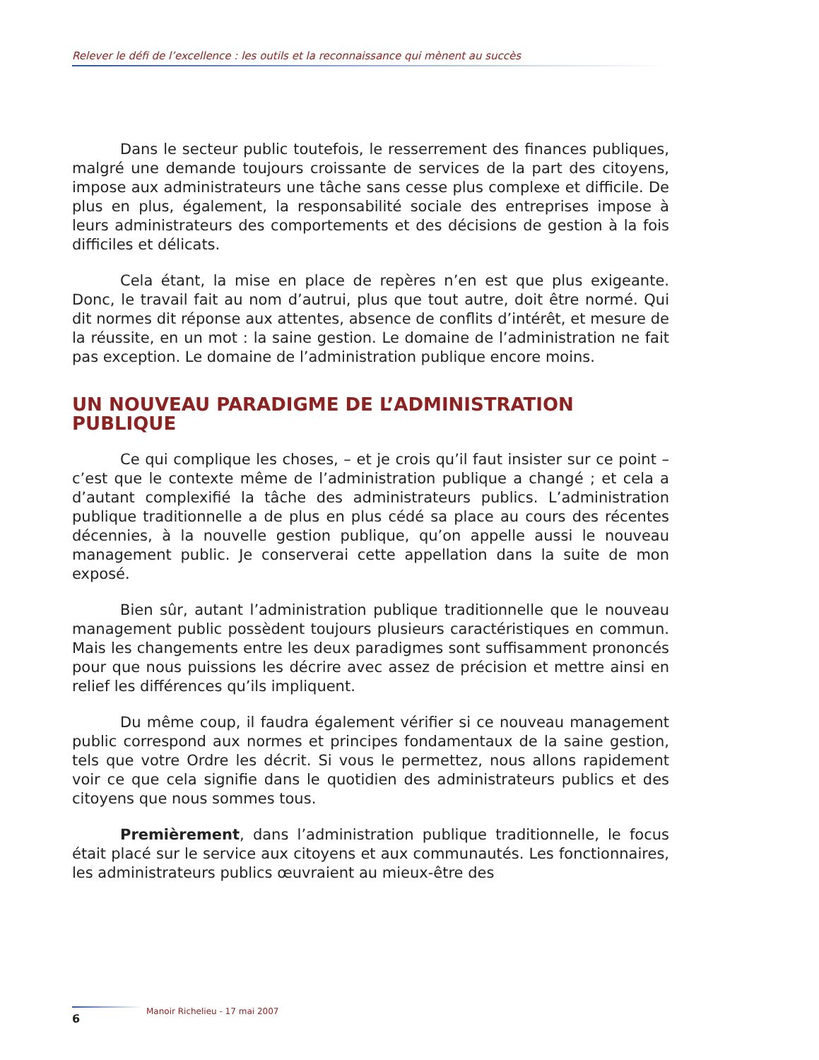Relever le défi de l’excellence : les outils et la reconnaissance qui mènent au succès
Dans le secteur public toutefois, le resserrement des finances publiques, malgré une demande toujours croissante de services de la part des citoyens, impose aux administrateurs une tâche sans cesse plus complexe et difficile. De plus en plus, également, la responsabilité sociale des entreprises impose à leurs administrateurs des comportements et des décisions de gestion à la fois difficiles et délicats.
Cela étant, la mise en place de repères n’en est que plus exigeante. Donc, le travail fait au nom d’autrui, plus que tout autre, doit être normé. Qui dit normes dit réponse aux attentes, absence de conflits d’intérêt, et mesure de la réussite, en un mot : la saine gestion. Le domaine de l’administration ne fait pas exception. Le domaine de l’administration publique encore moins.
UN NOUVEAU PARADIGME DE L’ADMINISTRATION PUBLIQUE
Ce qui complique les choses, – et je crois qu’il faut insister sur ce point – c’est que le contexte même de l’administration publique a changé ; et cela a d’autant complexifié la tâche des administrateurs publics. L’administration publique traditionnelle a de plus en plus cédé sa place au cours des récentes décennies, à la nouvelle gestion publique, qu’on appelle aussi le nouveau management public. Je conserverai cette appellation dans la suite de mon exposé.
Bien sûr, autant l’administration publique traditionnelle que le nouveau management public possèdent toujours plusieurs caractéristiques en commun. Mais les changements entre les deux paradigmes sont suffisamment prononcés pour que nous puissions les décrire avec assez de précision et mettre ainsi en relief les différences qu’ils impliquent.
Du même coup, il faudra également vérifier si ce nouveau management public correspond aux normes et principes fondamentaux de la saine gestion, tels que votre Ordre les décrit. Si vous le permettez, nous allons rapidement voir ce que cela signifie dans le quotidien des administrateurs publics et des citoyens que nous sommes tous.
Premièrement, dans l’administration publique traditionnelle, le focus était placé sur le service aux citoyens et aux communautés. Les fonctionnaires, les administrateurs publics œuvraient au mieux-être des
Manoir Richelieu - 17 mai 2007
6